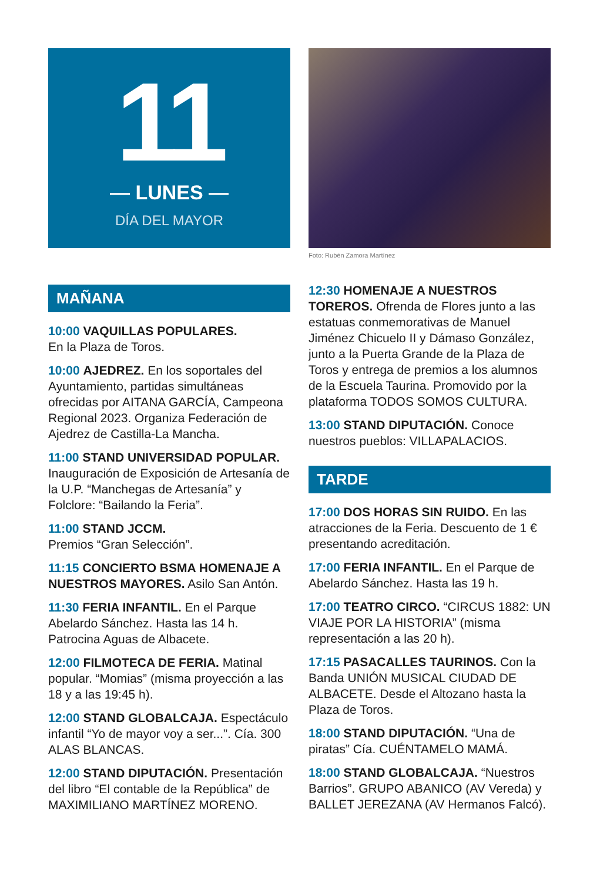11
— LUNES —
DÍA DEL MAYOR
MAÑANA
10:00 VAQUILLAS POPULARES.
En la Plaza de Toros.
10:00 AJEDREZ. En los soportales del Ayuntamiento, partidas simultáneas ofrecidas por AITANA GARCÍA, Campeona Regional 2023. Organiza Federación de Ajedrez de Castilla-La Mancha.
11:00 STAND UNIVERSIDAD POPULAR. Inauguración de Exposición de Artesanía de la U.P. “Manchegas de Artesanía” y Folclore: “Bailando la Feria”.
11:00 STAND JCCM.
Premios “Gran Selección”.
11:15 CONCIERTO BSMA HOMENAJE A NUESTROS MAYORES. Asilo San Antón.
11:30 FERIA INFANTIL. En el Parque Abelardo Sánchez. Hasta las 14 h. Patrocina Aguas de Albacete.
12:00 FILMOTECA DE FERIA. Matinal popular. “Momias” (misma proyección a las 18 y a las 19:45 h).
12:00 STAND GLOBALCAJA. Espectáculo infantil “Yo de mayor voy a ser...”. Cía. 300 ALAS BLANCAS.
12:00 STAND DIPUTACIÓN. Presentación del libro “El contable de la República” de MAXIMILIANO MARTÍNEZ MORENO.
Foto: Rubén Zamora Martínez
12:30 HOMENAJE A NUESTROS TOREROS. Ofrenda de Flores junto a las estatuas conmemorativas de Manuel Jiménez Chicuelo II y Dámaso González, junto a la Puerta Grande de la Plaza de Toros y entrega de premios a los alumnos de la Escuela Taurina. Promovido por la plataforma TODOS SOMOS CULTURA.
13:00 STAND DIPUTACIÓN. Conoce nuestros pueblos: VILLAPALACIOS.
TARDE
17:00 DOS HORAS SIN RUIDO. En las atracciones de la Feria. Descuento de 1 € presentando acreditación.
17:00 FERIA INFANTIL. En el Parque de Abelardo Sánchez. Hasta las 19 h.
17:00 TEATRO CIRCO. “CIRCUS 1882: UN VIAJE POR LA HISTORIA” (misma representación a las 20 h).
17:15 PASACALLES TAURINOS. Con la Banda UNIÓN MUSICAL CIUDAD DE ALBACETE. Desde el Altozano hasta la Plaza de Toros.
18:00 STAND DIPUTACIÓN. “Una de piratas” Cía. CUÉNTAMELO MAMÁ.
18:00 STAND GLOBALCAJA. “Nuestros Barrios”. GRUPO ABANICO (AV Vereda) y BALLET JEREZANA (AV Hermanos Falcó).